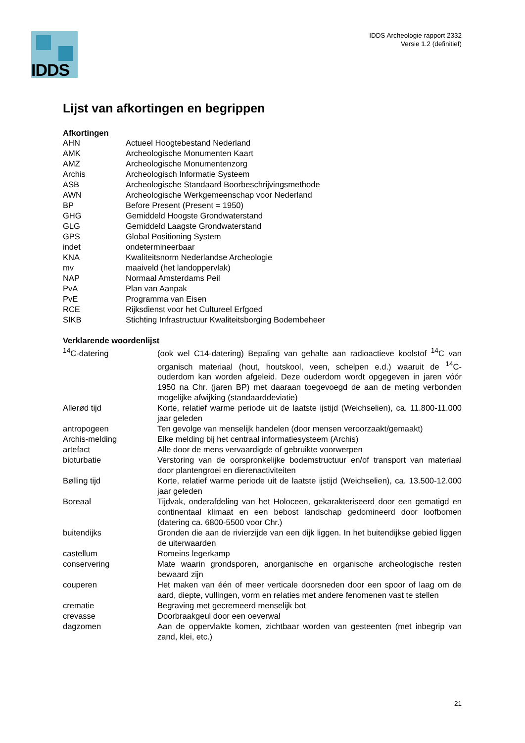IDDS
IDDS Archeologie rapport 2332
Versie 1.2 (definitief)
Lijst van afkortingen en begrippen
Afkortingen
| AHN | Actueel Hoogtebestand Nederland |
| AMK | Archeologische Monumenten Kaart |
| AMZ | Archeologische Monumentenzorg |
| Archis | Archeologisch Informatie Systeem |
| ASB | Archeologische Standaard Boorbeschrijvingsmethode |
| AWN | Archeologische Werkgemeenschap voor Nederland |
| BP | Before Present (Present = 1950) |
| GHG | Gemiddeld Hoogste Grondwaterstand |
| GLG | Gemiddeld Laagste Grondwaterstand |
| GPS | Global Positioning System |
| indet | ondetermineerbaar |
| KNA | Kwaliteitsnorm Nederlandse Archeologie |
| mv | maaiveld (het landoppervlak) |
| NAP | Normaal Amsterdams Peil |
| PvA | Plan van Aanpak |
| PvE | Programma van Eisen |
| RCE | Rijksdienst voor het Cultureel Erfgoed |
| SIKB | Stichting Infrastructuur Kwaliteitsborging Bodembeheer |
Verklarende woordenlijst
| <sup>14</sup>C-datering | (ook wel C14-datering) Bepaling van gehalte aan radioactieve koolstof <sup>14</sup>C van organisch materiaal (hout, houtskool, veen, schelpen e.d.) waaruit de <sup>14</sup>C-ouderdom kan worden afgeleid. Deze ouderdom wordt opgegeven in jaren vóór 1950 na Chr. (jaren BP) met daaraan toegevoegd de aan de meting verbonden mogelijke afwijking (standaarddeviatie) |
| Allerød tijd | Korte, relatief warme periode uit de laatste ijstijd (Weichselien), ca. 11.800-11.000 jaar geleden |
| antropogeen | Ten gevolge van menselijk handelen (door mensen veroorzaakt/gemaakt) |
| Archis-melding | Elke melding bij het centraal informatiesysteem (Archis) |
| artefact | Alle door de mens vervaardigde of gebruikte voorwerpen |
| bioturbatie | Verstoring van de oorspronkelijke bodemstructuur en/of transport van materiaal door plantengroei en dierenactiviteiten |
| Bølling tijd | Korte, relatief warme periode uit de laatste ijstijd (Weichselien), ca. 13.500-12.000 jaar geleden |
| Boreaal | Tijdvak, onderafdeling van het Holoceen, gekarakteriseerd door een gematigd en continentaal klimaat en een bebost landschap gedomineerd door loofbomen (datering ca. 6800-5500 voor Chr.) |
| buitendijks | Gronden die aan de rivierzijde van een dijk liggen. In het buitendijkse gebied liggen de uiterwaarden |
| castellum | Romeins legerkamp |
| conservering | Mate waarin grondsporen, anorganische en organische archeologische resten bewaard zijn |
| couperen | Het maken van één of meer verticale doorsneden door een spoor of laag om de aard, diepte, vullingen, vorm en relaties met andere fenomenen vast te stellen |
| crematie | Begraving met gecremeerd menselijk bot |
| crevasse | Doorbraakgeul door een oeverwal |
| dagzomen | Aan de oppervlakte komen, zichtbaar worden van gesteenten (met inbegrip van zand, klei, etc.) |
21